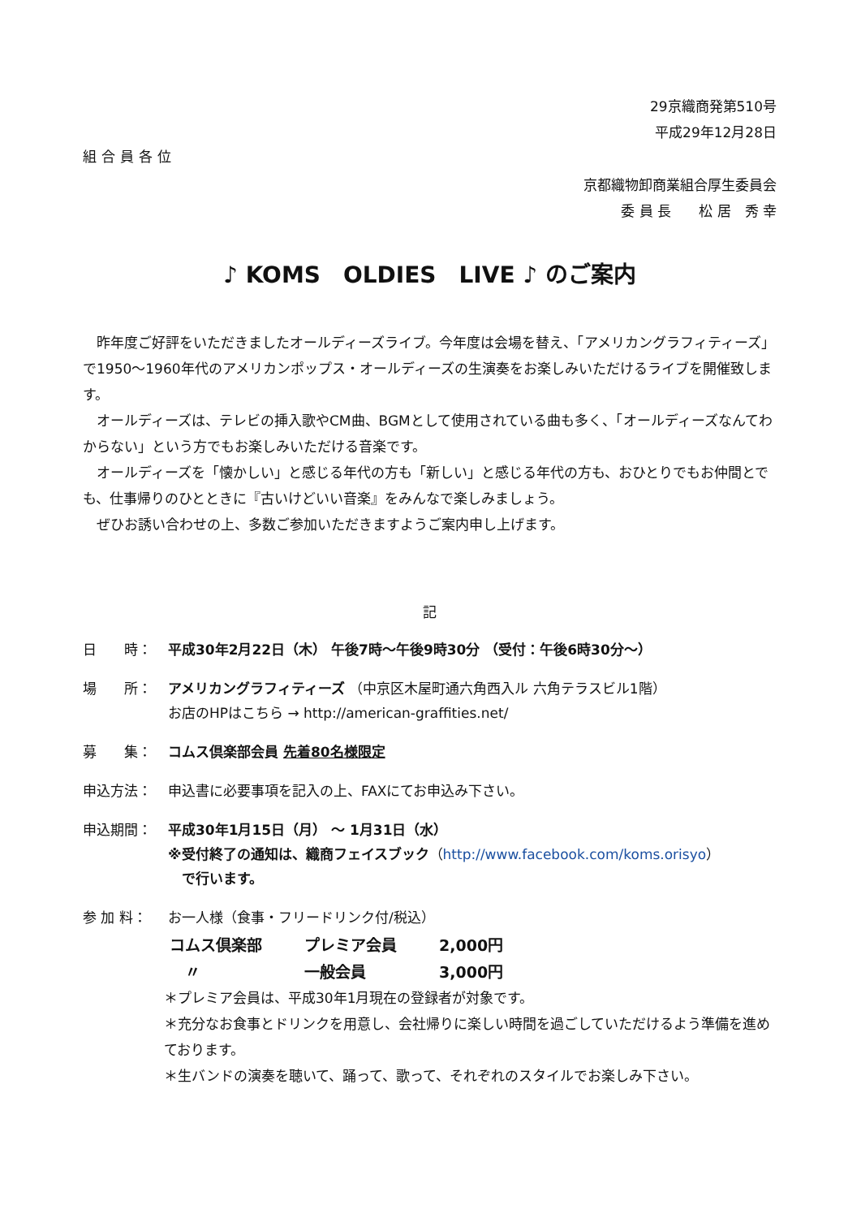29京織商発第510号
平成29年12月28日
組合員各位
京都織物卸商業組合厚生委員会
委 員 長　　松 居　秀 幸
♪ KOMS　OLDIES　LIVE ♪ のご案内
　昨年度ご好評をいただきましたオールディーズライブ。今年度は会場を替え、「アメリカングラフィティーズ」で1950～1960年代のアメリカンポップス・オールディーズの生演奏をお楽しみいただけるライブを開催致します。
　オールディーズは、テレビの挿入歌やCM曲、BGMとして使用されている曲も多く、「オールディーズなんてわからない」という方でもお楽しみいただける音楽です。
　オールディーズを「懐かしい」と感じる年代の方も「新しい」と感じる年代の方も、おひとりでもお仲間とでも、仕事帰りのひとときに『古いけどいい音楽』をみんなで楽しみましょう。
　ぜひお誘い合わせの上、多数ご参加いただきますようご案内申し上げます。
記
日　　時： 平成30年2月22日（木） 午後7時～午後9時30分 （受付：午後6時30分～）
場　　所： アメリカングラフィティーズ （中京区木屋町通六角西入ル 六角テラスビル1階）
お店のHPはこちら → http://american-graffities.net/
募　　集： コムス倶楽部会員 先着80名様限定
申込方法： 申込書に必要事項を記入の上、FAXにてお申込み下さい。
申込期間： 平成30年1月15日（月） ～ 1月31日（水）
※受付終了の通知は、織商フェイスブック（http://www.facebook.com/koms.orisyo）
　で行います。
参 加 料： お一人様（食事・フリードリンク付/税込）
| コムス倶楽部 | プレミア会員 | 2,000円 |
| 〃 | 一般会員 | 3,000円 |
＊プレミア会員は、平成30年1月現在の登録者が対象です。
＊充分なお食事とドリンクを用意し、会社帰りに楽しい時間を過ごしていただけるよう準備を進めております。
＊生バンドの演奏を聴いて、踊って、歌って、それぞれのスタイルでお楽しみ下さい。